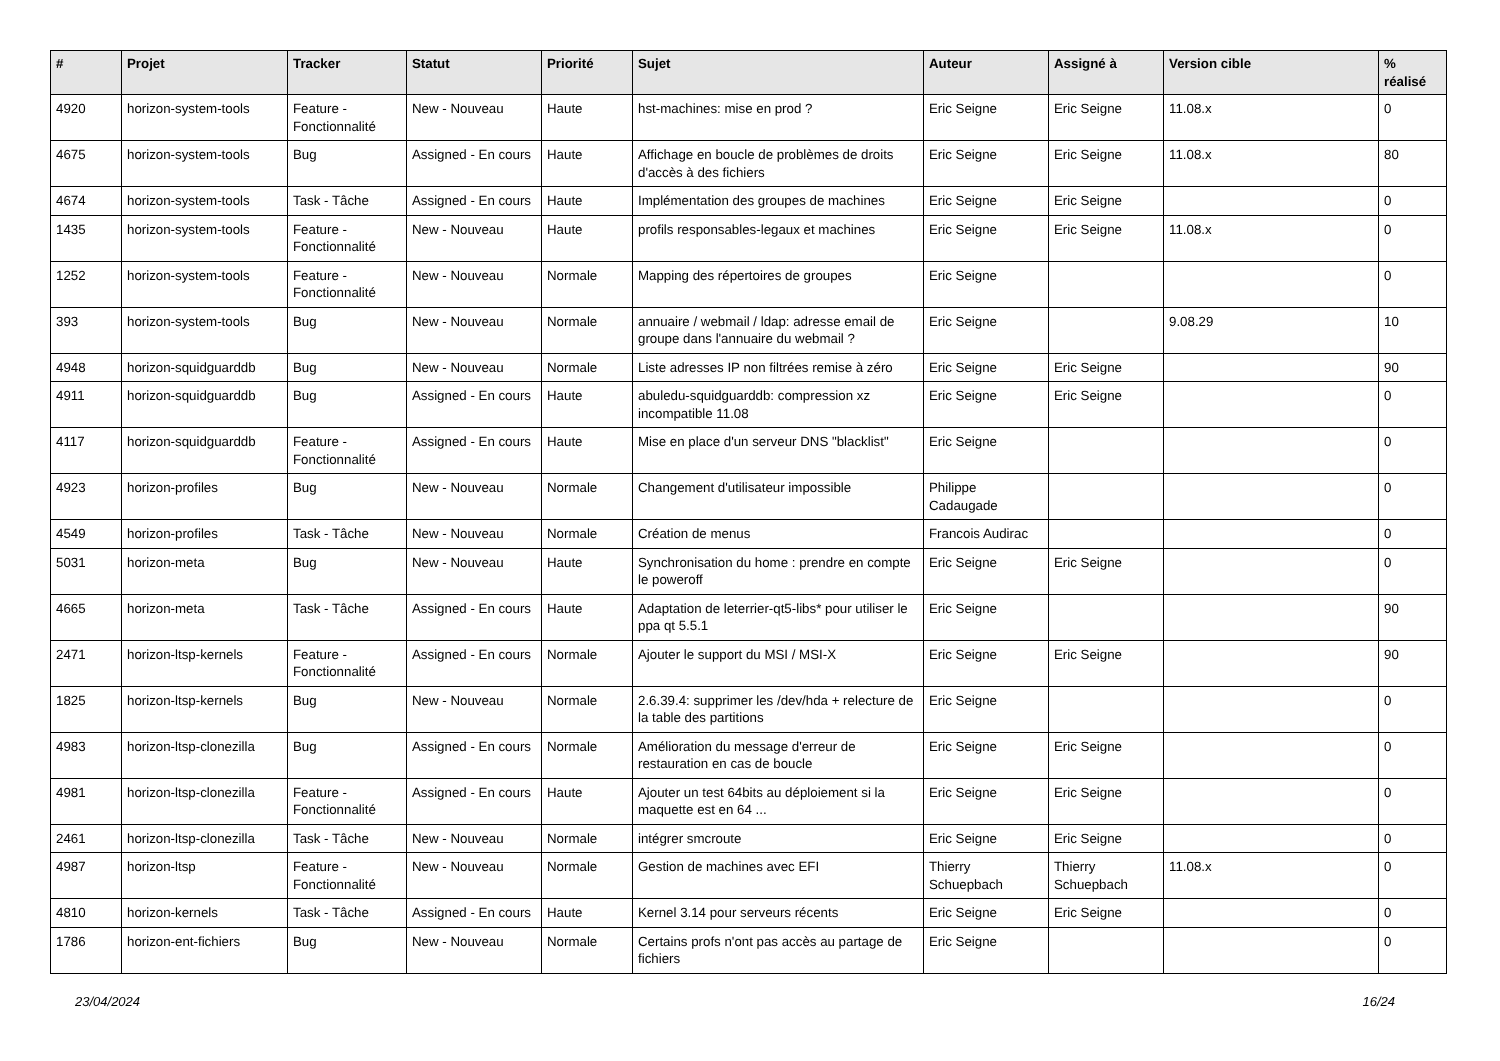| # | Projet | Tracker | Statut | Priorité | Sujet | Auteur | Assigné à | Version cible | % réalisé |
| --- | --- | --- | --- | --- | --- | --- | --- | --- | --- |
| 4920 | horizon-system-tools | Feature - Fonctionnalité | New - Nouveau | Haute | hst-machines: mise en prod ? | Eric Seigne | Eric Seigne | 11.08.x | 0 |
| 4675 | horizon-system-tools | Bug | Assigned - En cours | Haute | Affichage en boucle de problèmes de droits d'accès à des fichiers | Eric Seigne | Eric Seigne | 11.08.x | 80 |
| 4674 | horizon-system-tools | Task - Tâche | Assigned - En cours | Haute | Implémentation des groupes de machines | Eric Seigne | Eric Seigne | | 0 |
| 1435 | horizon-system-tools | Feature - Fonctionnalité | New - Nouveau | Haute | profils responsables-legaux et machines | Eric Seigne | Eric Seigne | 11.08.x | 0 |
| 1252 | horizon-system-tools | Feature - Fonctionnalité | New - Nouveau | Normale | Mapping des répertoires de groupes | Eric Seigne | | | 0 |
| 393 | horizon-system-tools | Bug | New - Nouveau | Normale | annuaire / webmail / ldap: adresse email de groupe dans l'annuaire du webmail ? | Eric Seigne | | 9.08.29 | 10 |
| 4948 | horizon-squidguarddb | Bug | New - Nouveau | Normale | Liste adresses IP non filtrées remise à zéro | Eric Seigne | Eric Seigne | | 90 |
| 4911 | horizon-squidguarddb | Bug | Assigned - En cours | Haute | abuledu-squidguarddb: compression xz incompatible 11.08 | Eric Seigne | Eric Seigne | | 0 |
| 4117 | horizon-squidguarddb | Feature - Fonctionnalité | Assigned - En cours | Haute | Mise en place d'un serveur DNS "blacklist" | Eric Seigne | | | 0 |
| 4923 | horizon-profiles | Bug | New - Nouveau | Normale | Changement d'utilisateur impossible | Philippe Cadaugade | | | 0 |
| 4549 | horizon-profiles | Task - Tâche | New - Nouveau | Normale | Création de menus | Francois Audirac | | | 0 |
| 5031 | horizon-meta | Bug | New - Nouveau | Haute | Synchronisation du home : prendre en compte le poweroff | Eric Seigne | Eric Seigne | | 0 |
| 4665 | horizon-meta | Task - Tâche | Assigned - En cours | Haute | Adaptation de leterrier-qt5-libs* pour utiliser le ppa qt 5.5.1 | Eric Seigne | | | 90 |
| 2471 | horizon-ltsp-kernels | Feature - Fonctionnalité | Assigned - En cours | Normale | Ajouter le support du MSI / MSI-X | Eric Seigne | Eric Seigne | | 90 |
| 1825 | horizon-ltsp-kernels | Bug | New - Nouveau | Normale | 2.6.39.4: supprimer les /dev/hda + relecture de la table des partitions | Eric Seigne | | | 0 |
| 4983 | horizon-ltsp-clonezilla | Bug | Assigned - En cours | Normale | Amélioration du message d'erreur de restauration en cas de boucle | Eric Seigne | Eric Seigne | | 0 |
| 4981 | horizon-ltsp-clonezilla | Feature - Fonctionnalité | Assigned - En cours | Haute | Ajouter un test 64bits au déploiement si la maquette est en 64 ... | Eric Seigne | Eric Seigne | | 0 |
| 2461 | horizon-ltsp-clonezilla | Task - Tâche | New - Nouveau | Normale | intégrer smcroute | Eric Seigne | Eric Seigne | | 0 |
| 4987 | horizon-ltsp | Feature - Fonctionnalité | New - Nouveau | Normale | Gestion de machines avec EFI | Thierry Schuepbach | Thierry Schuepbach | 11.08.x | 0 |
| 4810 | horizon-kernels | Task - Tâche | Assigned - En cours | Haute | Kernel 3.14 pour serveurs récents | Eric Seigne | Eric Seigne | | 0 |
| 1786 | horizon-ent-fichiers | Bug | New - Nouveau | Normale | Certains profs n'ont pas accès au partage de fichiers | Eric Seigne | | | 0 |
23/04/2024 16/24